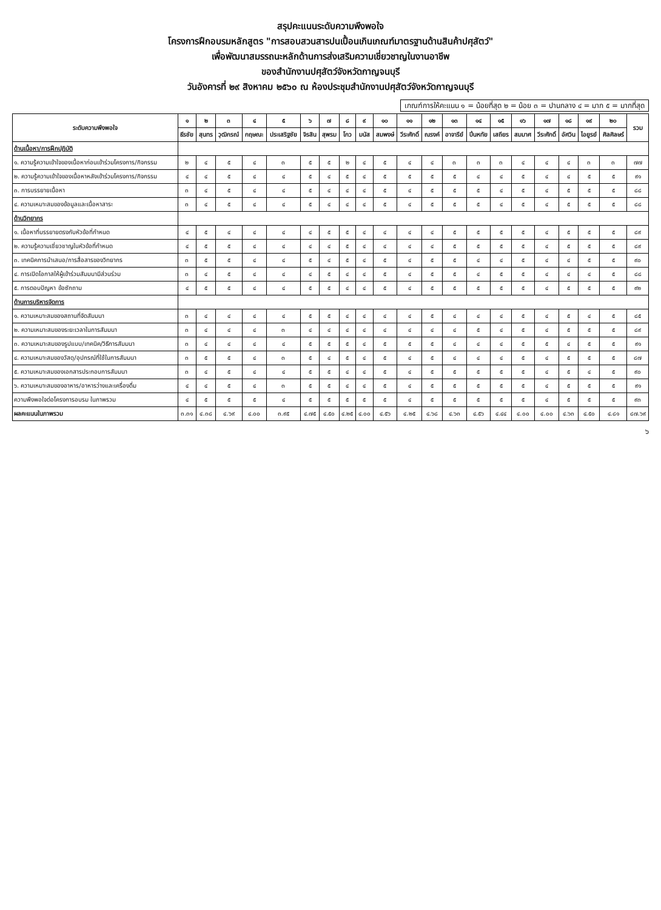สรุปคะแนนระดับความพึงพอใจ
โครงการฝึกอบรมหลักสูตร "การสอบสวนสารปนเปื้อนเกินเกณฑ์มาตรฐานด้านสินค้าปศุสัตว์"
เพื่อพัฒนาสมรรถนะหลักด้านการส่งเสริมความเชี่ยวชาญในงานอาชีพ
ของสำนักงานปศุสัตว์จังหวัดกาญจนบุรี
วันอังคารที่ ๒๙ สิงหาคม ๒๕๖๐ ณ ห้องประชุมสำนักงานปศุสัตว์จังหวัดกาญจนบุรี
เกณฑ์การให้คะแนน ๑ = น้อยที่สุด ๒ = น้อย ๓ = ปานกลาง ๔ = มาก ๕ = มากที่สุด
| ระดับความพึงพอใจ | ๑ | ๒ | ๓ | ๔ | ๕ | ๖ | ๗ | ๘ | ๙ | ๑๐ | ๑๑ | ๑๒ | ๑๓ | ๑๔ | ๑๕ | ๑๖ | ๑๗ | ๑๘ | ๑๙ | ๒๐ | รวม |
| --- | --- | --- | --- | --- | --- | --- | --- | --- | --- | --- | --- | --- | --- | --- | --- | --- | --- | --- | --- | --- | --- |
| | ธีรชัย | สุนทร | วุฒิกรณ์ | กฤษณะ | ประเสริฐชัย | จิรสิน | สุพรม | โกว | มนัส | สมพงษ์ | วีระศักดิ์ | ณรงค์ | อาจารีย์ | ปิ่นหทัย | เสถียร | สมมาศ | วีระศักดิ์ | อัศวิน | ไอยูรย์ | ศิลศิลษร์ | |
| ด้านเนื้อหา/การฝึกปฏิบัติ | | | | | | | | | | | | | | | | | | | | | |
| ๑. ความรู้ความเข้าใจของเนื้อหาก่อนเข้าร่วมโครงการ/กิจกรรม | ๒ | ๔ | ๕ | ๔ | ๓ | ๕ | ๕ | ๒ | ๔ | ๕ | ๔ | ๔ | ๓ | ๓ | ๓ | ๔ | ๔ | ๔ | ๓ | ๓ | ๗๗ |
| ๒. ความรู้ความเข้าใจของเนื้อหาหลังเข้าร่วมโครงการ/กิจกรรม | ๔ | ๔ | ๕ | ๔ | ๔ | ๕ | ๔ | ๕ | ๔ | ๕ | ๕ | ๕ | ๕ | ๔ | ๔ | ๕ | ๔ | ๔ | ๕ | ๕ | ๙๑ |
| ๓. การบรรยายเนื้อหา | ๓ | ๔ | ๕ | ๔ | ๔ | ๕ | ๔ | ๔ | ๔ | ๕ | ๔ | ๕ | ๕ | ๕ | ๔ | ๕ | ๔ | ๕ | ๕ | ๕ | ๘๘ |
| ๔. ความเหมาะสมของข้อมูลและเนื้อหาสาระ | ๓ | ๔ | ๕ | ๔ | ๔ | ๕ | ๔ | ๔ | ๔ | ๕ | ๔ | ๕ | ๕ | ๕ | ๔ | ๕ | ๔ | ๕ | ๕ | ๕ | ๘๘ |
| ด้านวิทยากร | | | | | | | | | | | | | | | | | | | | | |
| ๑. เนื้อหาที่บรรยายตรงกับหัวข้อที่กำหนด | ๔ | ๕ | ๔ | ๔ | ๔ | ๔ | ๕ | ๕ | ๔ | ๔ | ๔ | ๔ | ๕ | ๕ | ๕ | ๕ | ๔ | ๕ | ๕ | ๕ | ๘๙ |
| ๒. ความรู้ความเชี่ยวชาญในหัวข้อที่กำหนด | ๔ | ๕ | ๕ | ๔ | ๔ | ๔ | ๔ | ๕ | ๔ | ๔ | ๔ | ๔ | ๕ | ๕ | ๕ | ๕ | ๔ | ๕ | ๕ | ๕ | ๘๙ |
| ๓. เทคนิคการนำเสนอ/การสื่อสารของวิทยากร | ๓ | ๕ | ๕ | ๔ | ๔ | ๕ | ๔ | ๕ | ๔ | ๕ | ๔ | ๕ | ๕ | ๔ | ๔ | ๕ | ๔ | ๔ | ๕ | ๕ | ๙๐ |
| ๔. การเปิดโอกาสให้ผู้เข้าร่วมสัมมนามีส่วนร่วม | ๓ | ๔ | ๕ | ๔ | ๔ | ๔ | ๕ | ๔ | ๔ | ๕ | ๔ | ๕ | ๕ | ๔ | ๕ | ๕ | ๔ | ๔ | ๔ | ๕ | ๘๘ |
| ๕. การตอบปัญหา ข้อซักถาม | ๔ | ๕ | ๕ | ๔ | ๔ | ๕ | ๕ | ๔ | ๔ | ๕ | ๔ | ๕ | ๕ | ๕ | ๕ | ๕ | ๔ | ๕ | ๕ | ๕ | ๙๒ |
| ด้านการบริหารจัดการ | | | | | | | | | | | | | | | | | | | | | |
| ๑. ความเหมาะสมของสถานที่จัดสัมมนา | ๓ | ๔ | ๔ | ๔ | ๔ | ๕ | ๕ | ๔ | ๔ | ๔ | ๔ | ๕ | ๔ | ๔ | ๔ | ๕ | ๔ | ๕ | ๔ | ๕ | ๘๕ |
| ๒. ความเหมาะสมของระยะเวลาในการสัมมนา | ๓ | ๔ | ๔ | ๔ | ๓ | ๔ | ๔ | ๔ | ๔ | ๔ | ๔ | ๔ | ๔ | ๕ | ๔ | ๕ | ๔ | ๕ | ๕ | ๕ | ๘๙ |
| ๓. ความเหมาะสมของรูปแบบ/เทคนิค/วิธีการสัมมนา | ๓ | ๔ | ๔ | ๔ | ๔ | ๕ | ๕ | ๕ | ๔ | ๕ | ๕ | ๕ | ๔ | ๔ | ๔ | ๕ | ๕ | ๔ | ๕ | ๕ | ๙๑ |
| ๔. ความเหมาะสมของวัสดุ/อุปกรณ์ที่ใช้ในการสัมมนา | ๓ | ๕ | ๕ | ๔ | ๓ | ๕ | ๔ | ๕ | ๔ | ๕ | ๔ | ๕ | ๔ | ๔ | ๔ | ๕ | ๔ | ๕ | ๕ | ๕ | ๘๗ |
| ๕. ความเหมาะสมของเอกสารประกอบการสัมมนา | ๓ | ๔ | ๕ | ๔ | ๔ | ๕ | ๕ | ๔ | ๔ | ๕ | ๔ | ๕ | ๕ | ๕ | ๕ | ๕ | ๔ | ๕ | ๔ | ๕ | ๙๐ |
| ๖. ความเหมาะสมของอาหาร/อาหารว่างและเครื่องดื่ม | ๔ | ๔ | ๕ | ๔ | ๓ | ๕ | ๕ | ๔ | ๔ | ๕ | ๔ | ๕ | ๕ | ๕ | ๕ | ๕ | ๔ | ๕ | ๕ | ๕ | ๙๑ |
| ความพึงพอใจต่อโครงการอบรม ในภาพรวม | ๔ | ๕ | ๕ | ๕ | ๔ | ๕ | ๕ | ๕ | ๕ | ๕ | ๔ | ๕ | ๕ | ๕ | ๕ | ๕ | ๔ | ๕ | ๕ | ๕ | ๙๓ |
| ผลคะแนนในภาพรวม | ๓.๓๑ | ๔.๓๘ | ๔.๖๙ | ๔.๐๐ | ๓.๙๕ | ๔.๗๕ | ๔.๕๐ | ๔.๒๕ | ๔.๐๐ | ๔.๕๖ | ๔.๒๕ | ๔.๖๘ | ๔.๖๓ | ๔.๕๖ | ๔.๔๔ | ๔.๐๐ | ๔.๐๐ | ๔.๖๓ | ๔.๕๐ | ๔.๘๑ | ๘๗.๖๙ |
๖